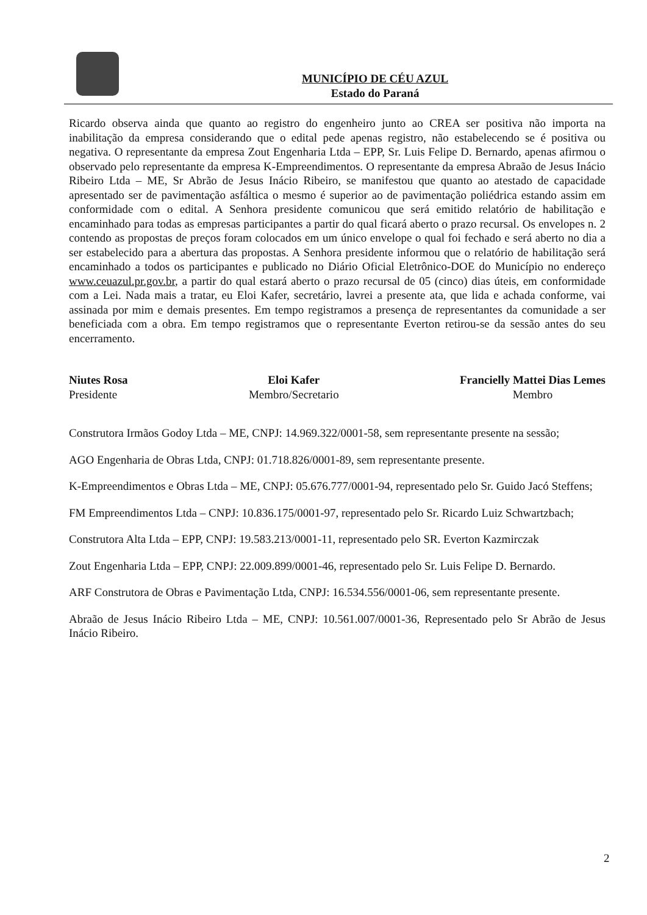MUNICÍPIO DE CÉU AZUL
Estado do Paraná
Ricardo observa ainda que quanto ao registro do engenheiro junto ao CREA ser positiva não importa na inabilitação da empresa considerando que o edital pede apenas registro, não estabelecendo se é positiva ou negativa. O representante da empresa Zout Engenharia Ltda – EPP, Sr. Luis Felipe D. Bernardo, apenas afirmou o observado pelo representante da empresa K-Empreendimentos. O representante da empresa Abraão de Jesus Inácio Ribeiro Ltda – ME, Sr Abrão de Jesus Inácio Ribeiro, se manifestou que quanto ao atestado de capacidade apresentado ser de pavimentação asfáltica o mesmo é superior ao de pavimentação poliédrica estando assim em conformidade com o edital. A Senhora presidente comunicou que será emitido relatório de habilitação e encaminhado para todas as empresas participantes a partir do qual ficará aberto o prazo recursal. Os envelopes n. 2 contendo as propostas de preços foram colocados em um único envelope o qual foi fechado e será aberto no dia a ser estabelecido para a abertura das propostas. A Senhora presidente informou que o relatório de habilitação será encaminhado a todos os participantes e publicado no Diário Oficial Eletrônico-DOE do Município no endereço www.ceuazul.pr.gov.br, a partir do qual estará aberto o prazo recursal de 05 (cinco) dias úteis, em conformidade com a Lei. Nada mais a tratar, eu Eloi Kafer, secretário, lavrei a presente ata, que lida e achada conforme, vai assinada por mim e demais presentes. Em tempo registramos a presença de representantes da comunidade a ser beneficiada com a obra. Em tempo registramos que o representante Everton retirou-se da sessão antes do seu encerramento.
Niutes Rosa
Presidente
Eloi Kafer
Membro/Secretario
Francielly Mattei Dias Lemes
Membro
Construtora Irmãos Godoy Ltda – ME, CNPJ: 14.969.322/0001-58, sem representante presente na sessão;
AGO Engenharia de Obras Ltda, CNPJ: 01.718.826/0001-89, sem representante presente.
K-Empreendimentos e Obras Ltda – ME, CNPJ: 05.676.777/0001-94, representado pelo Sr. Guido Jacó Steffens;
FM Empreendimentos Ltda – CNPJ: 10.836.175/0001-97, representado pelo Sr. Ricardo Luiz Schwartzbach;
Construtora Alta Ltda – EPP, CNPJ: 19.583.213/0001-11, representado pelo SR. Everton Kazmirczak
Zout Engenharia Ltda – EPP, CNPJ: 22.009.899/0001-46, representado pelo Sr. Luis Felipe D. Bernardo.
ARF Construtora de Obras e Pavimentação Ltda, CNPJ: 16.534.556/0001-06, sem representante presente.
Abraão de Jesus Inácio Ribeiro Ltda – ME, CNPJ: 10.561.007/0001-36, Representado pelo Sr Abrão de Jesus Inácio Ribeiro.
2